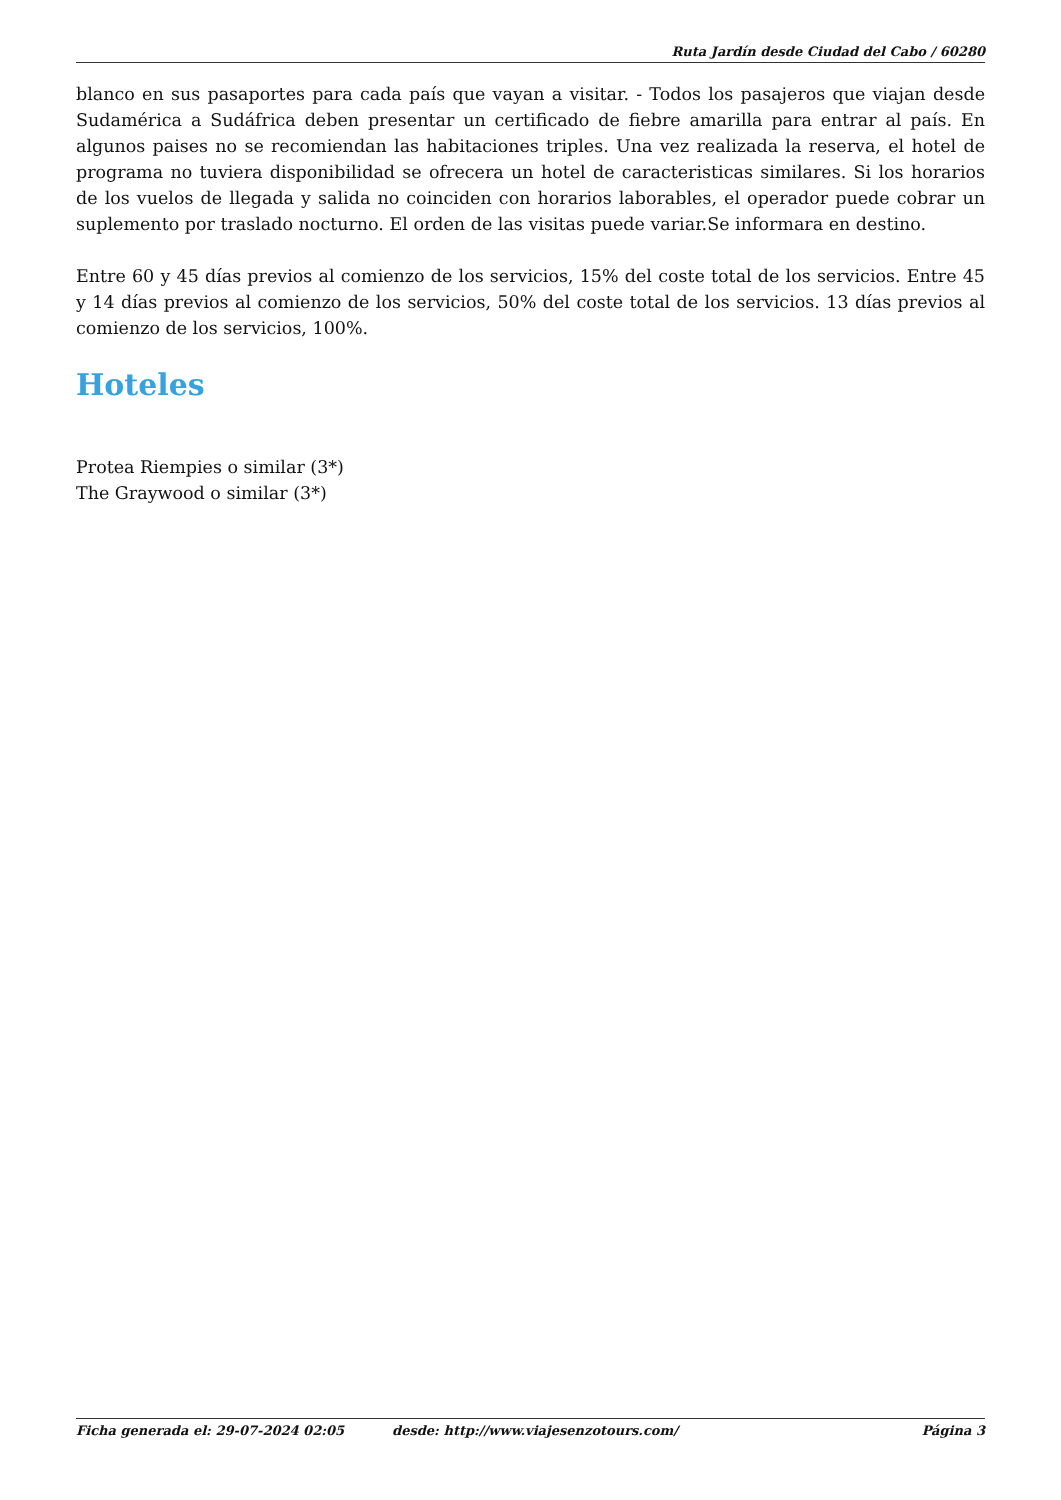Ruta Jardín desde Ciudad del Cabo / 60280
blanco en sus pasaportes para cada país que vayan a visitar. - Todos los pasajeros que viajan desde Sudamérica a Sudáfrica deben presentar un certificado de fiebre amarilla para entrar al país. En algunos paises no se recomiendan las habitaciones triples. Una vez realizada la reserva, el hotel de programa no tuviera disponibilidad se ofrecera un hotel de caracteristicas similares. Si los horarios de los vuelos de llegada y salida no coinciden con horarios laborables, el operador puede cobrar un suplemento por traslado nocturno. El orden de las visitas puede variar.Se informara en destino.
Entre 60 y 45 días previos al comienzo de los servicios, 15% del coste total de los servicios. Entre 45 y 14 días previos al comienzo de los servicios, 50% del coste total de los servicios. 13 días previos al comienzo de los servicios, 100%.
Hoteles
Protea Riempies o similar (3*)
The Graywood o similar (3*)
Ficha generada el: 29-07-2024 02:05 desde: http://www.viajesenzotours.com/ Página 3